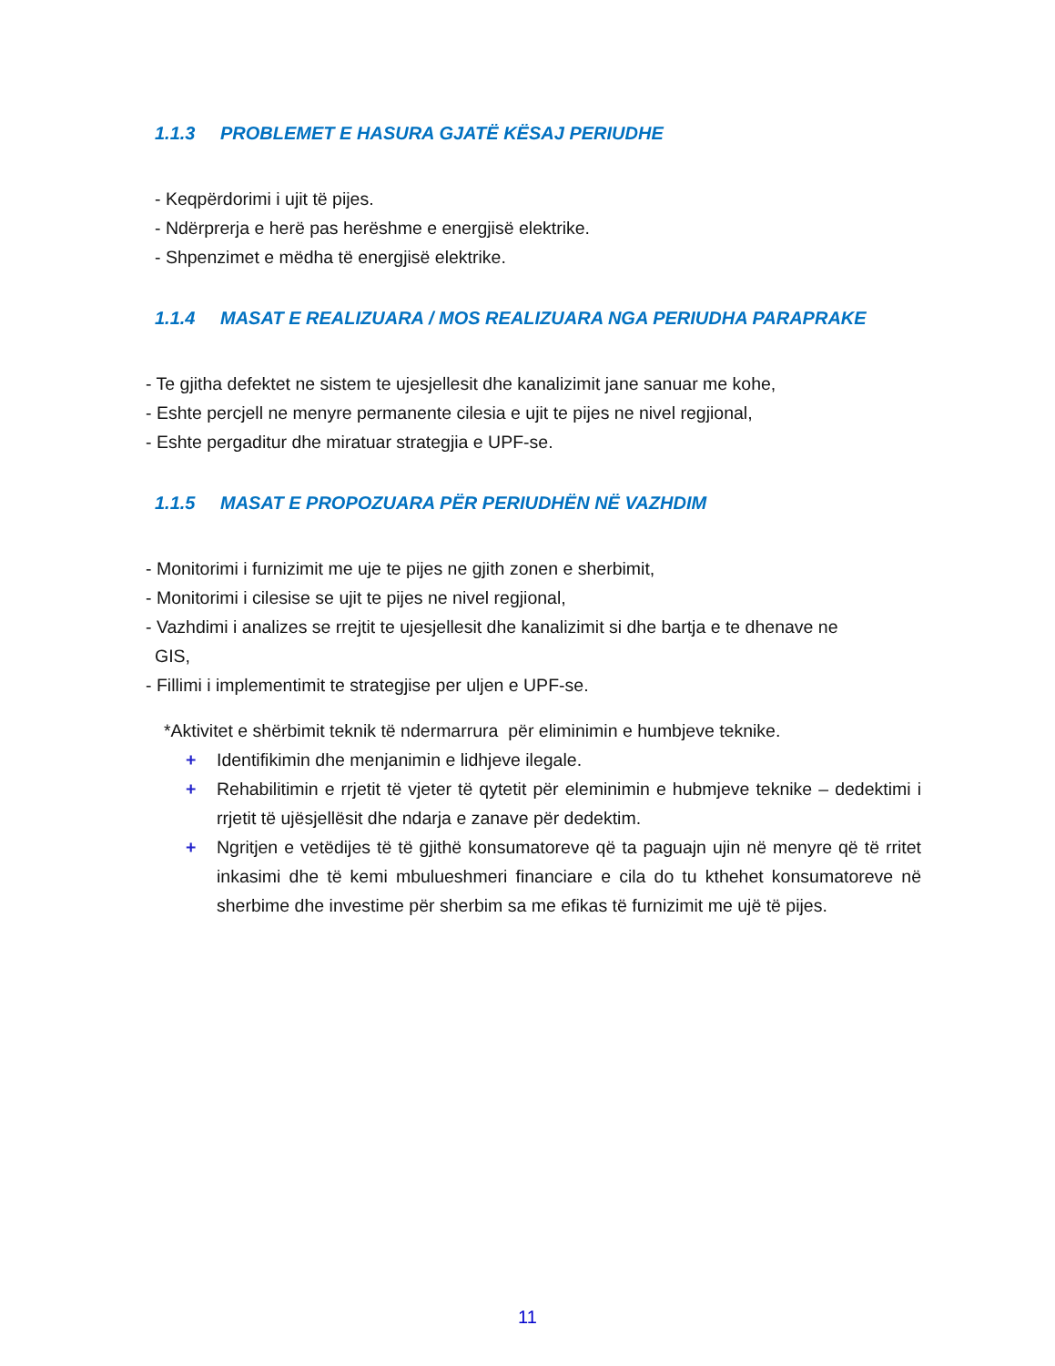1.1.3 PROBLEMET E HASURA GJATË KËSAJ PERIUDHE
- Keqpërdorimi i ujit të pijes.
- Ndërprerja e herë pas herëshme e energjisë elektrike.
- Shpenzimet e mëdha të energjisë elektrike.
1.1.4 MASAT E REALIZUARA / MOS REALIZUARA NGA PERIUDHA PARAPRAKE
- Te gjitha defektet ne sistem te ujesjellesit dhe kanalizimit jane sanuar me kohe,
- Eshte percjell ne menyre permanente cilesia e ujit te pijes ne nivel regjional,
- Eshte pergaditur dhe miratuar strategjia e UPF-se.
1.1.5 MASAT E PROPOZUARA PËR PERIUDHËN NË VAZHDIM
- Monitorimi i furnizimit me uje te pijes ne gjith zonen e sherbimit,
- Monitorimi i cilesise se ujit te pijes ne nivel regjional,
- Vazhdimi i analizes se rrejtit te ujesjellesit dhe kanalizimit si dhe bartja e te dhenave ne
GIS,
- Fillimi i implementimit te strategjise per uljen e UPF-se.
*Aktivitet e shërbimit teknik të ndermarrura për eliminimin e humbjeve teknike.
+ Identifikimin dhe menjanimin e lidhjeve ilegale.
+ Rehabilitimin e rrjetit të vjeter të qytetit për eleminimin e hubmjeve teknike – dedektimi i rrjetit të ujësjellësit dhe ndarja e zanave për dedektim.
+ Ngritjen e vetëdijes të të gjithë konsumatoreve që ta paguajn ujin në menyre që të rritet inkasimi dhe të kemi mbulueshmeri financiare e cila do tu kthehet konsumatoreve në sherbime dhe investime për sherbim sa me efikas të furnizimit me ujë të pijes.
11